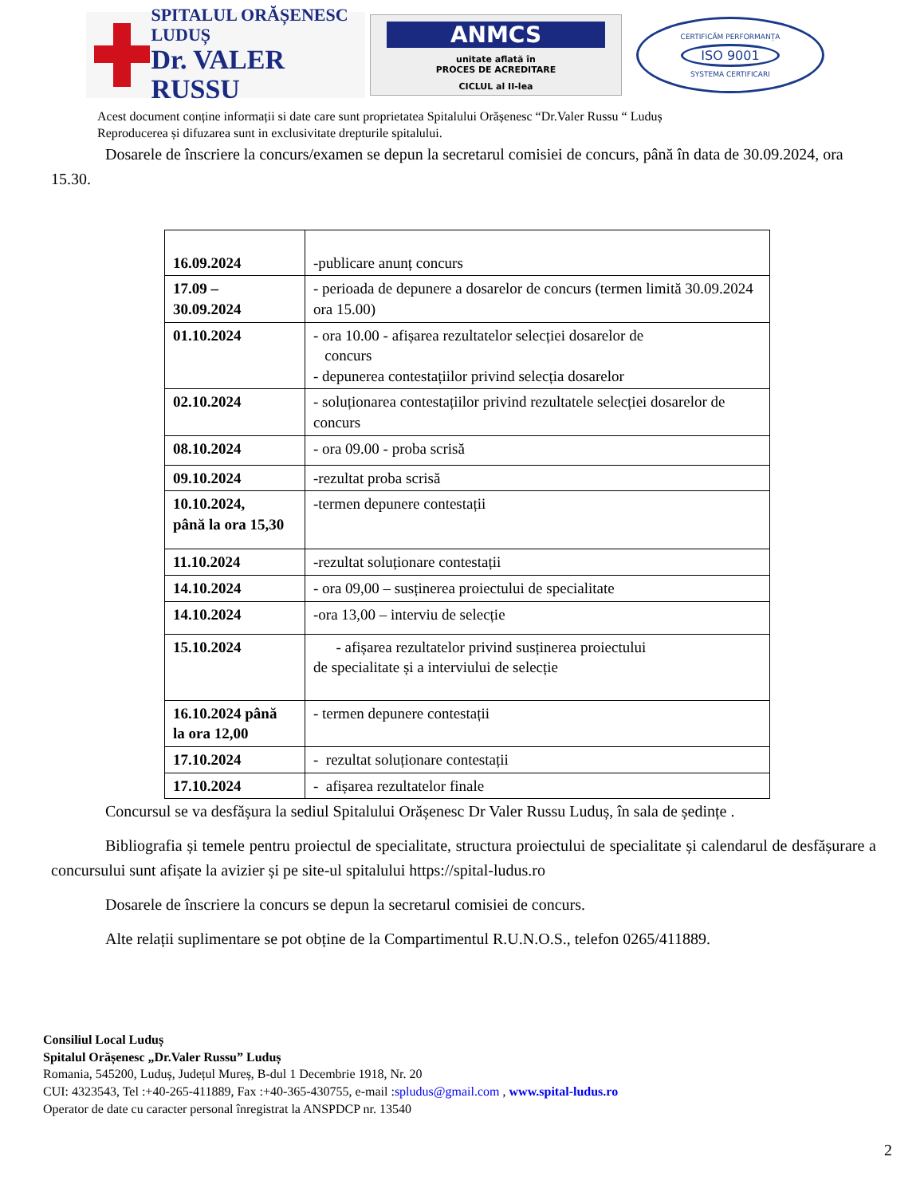SPITALUL ORĂȘENESC LUDUȘ
Dr. VALER RUSSU
ANMCS
unitate aflată în
PROCES DE ACREDITARE
CICLUL al II-lea
CERTIFICĂM PERFORMANȚA
ISO 9001
SYSTEMA CERTIFICARI
Acest document conține informații si date care sunt proprietatea Spitalului Orășenesc “Dr.Valer Russu “ Luduș
Reproducerea și difuzarea sunt in exclusivitate drepturile spitalului.
Dosarele de înscriere la concurs/examen se depun la secretarul comisiei de concurs, până în data de 30.09.2024, ora 15.30.
| 16.09.2024 | -publicare anunț concurs |
| 17.09 – 30.09.2024 | - perioada de depunere a dosarelor de concurs (termen limită 30.09.2024 ora 15.00) |
| 01.10.2024 | - ora 10.00 - afișarea rezultatelor selecției dosarelor de concurs - depunerea contestațiilor privind selecția dosarelor |
| 02.10.2024 | - soluționarea contestațiilor privind rezultatele selecției dosarelor de concurs |
| 08.10.2024 | - ora 09.00 - proba scrisă |
| 09.10.2024 | -rezultat proba scrisă |
| 10.10.2024, până la ora 15,30 | -termen depunere contestații |
| 11.10.2024 | -rezultat soluționare contestații |
| 14.10.2024 | - ora 09,00 – susținerea proiectului de specialitate |
| 14.10.2024 | -ora 13,00 – interviu de selecție |
| 15.10.2024 | - afișarea rezultatelor privind susținerea proiectului de specialitate și a interviului de selecție |
| 16.10.2024 până la ora 12,00 | - termen depunere contestații |
| 17.10.2024 | - rezultat soluționare contestații |
| 17.10.2024 | - afișarea rezultatelor finale |
Concursul se va desfășura la sediul Spitalului Orășenesc Dr Valer Russu Luduș, în sala de ședințe .
Bibliografia și temele pentru proiectul de specialitate, structura proiectului de specialitate și calendarul de desfășurare a concursului sunt afișate la avizier și pe site-ul spitalului https://spital-ludus.ro
Dosarele de înscriere la concurs se depun la secretarul comisiei de concurs.
Alte relații suplimentare se pot obține de la Compartimentul R.U.N.O.S., telefon 0265/411889.
Consiliul Local Luduș
Spitalul Orășenesc „Dr.Valer Russu” Luduș
Romania, 545200, Luduș, Județul Mureș, B-dul 1 Decembrie 1918, Nr. 20
CUI: 4323543, Tel :+40-265-411889, Fax :+40-365-430755, e-mail :spludus@gmail.com , www.spital-ludus.ro
Operator de date cu caracter personal înregistrat la ANSPDCP nr. 13540
2